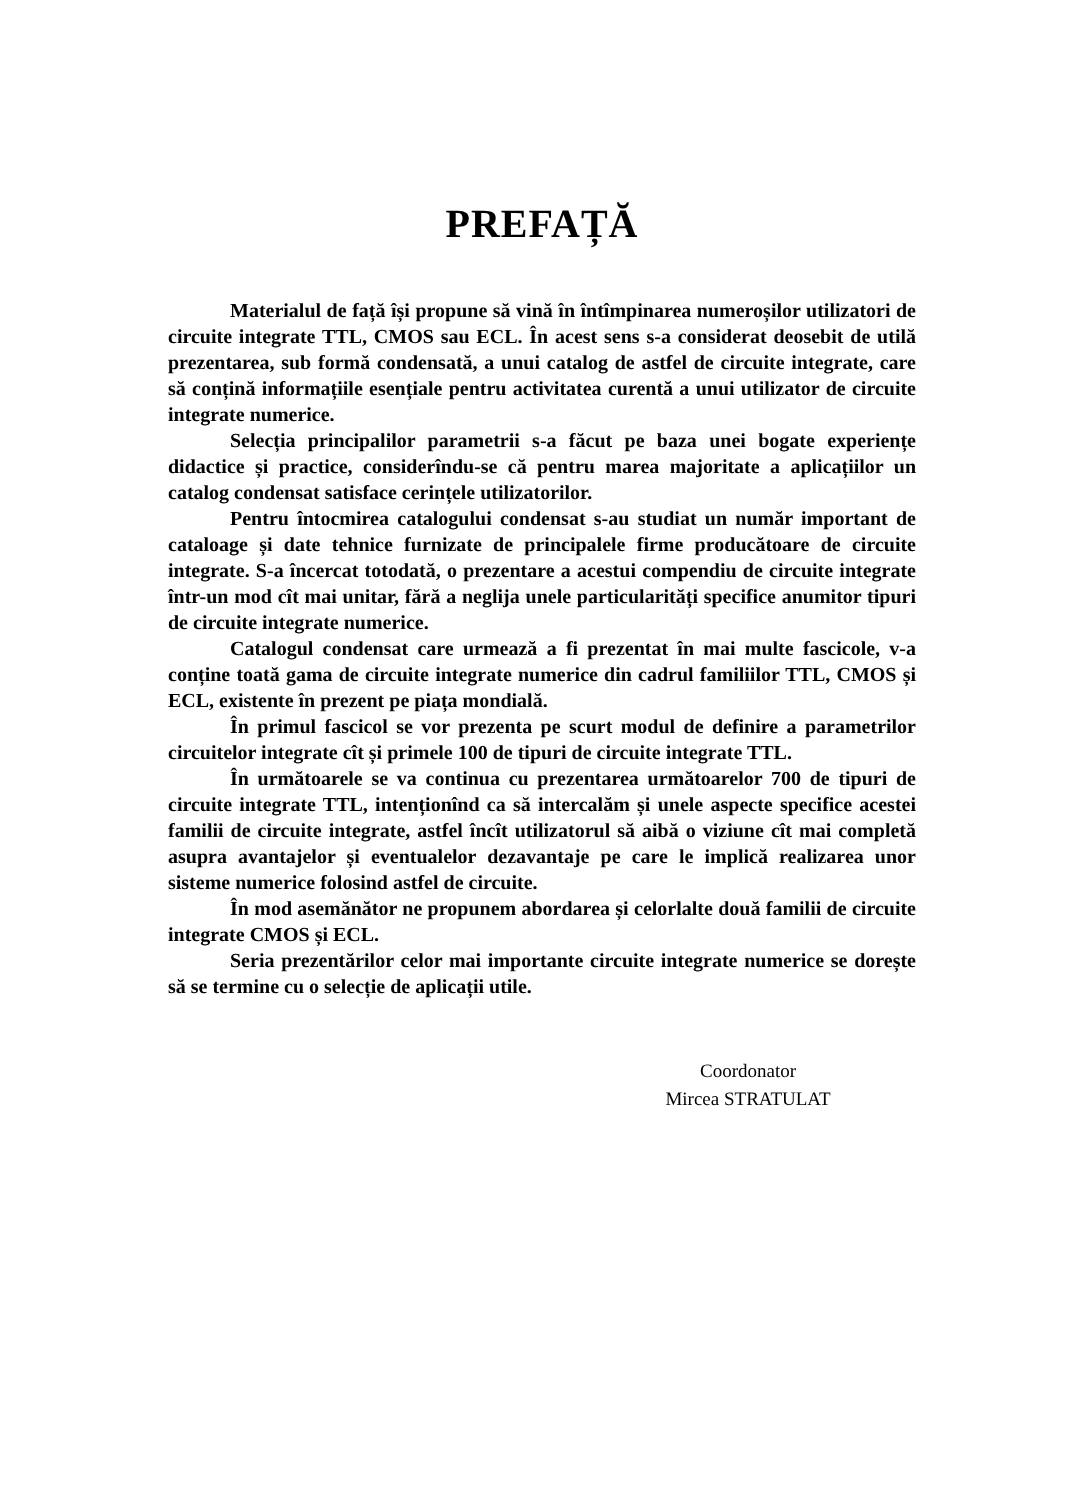PREFAȚĂ
Materialul de față își propune să vină în întîmpinarea numeroșilor utilizatori de circuite integrate TTL, CMOS sau ECL. În acest sens s-a considerat deosebit de utilă prezentarea, sub formă condensată, a unui catalog de astfel de circuite integrate, care să conțină informațiile esențiale pentru activitatea curentă a unui utilizator de circuite integrate numerice.
Selecția principalilor parametrii s-a făcut pe baza unei bogate experiențe didactice și practice, considerîndu-se că pentru marea majoritate a aplicațiilor un catalog condensat satisface cerințele utilizatorilor.
Pentru întocmirea catalogului condensat s-au studiat un număr important de cataloage și date tehnice furnizate de principalele firme producătoare de circuite integrate. S-a încercat totodată, o prezentare a acestui compendiu de circuite integrate într-un mod cît mai unitar, fără a neglija unele particularități specifice anumitor tipuri de circuite integrate numerice.
Catalogul condensat care urmează a fi prezentat în mai multe fascicole, v-a conține toată gama de circuite integrate numerice din cadrul familiilor TTL, CMOS și ECL, existente în prezent pe piața mondială.
În primul fascicol se vor prezenta pe scurt modul de definire a parametrilor circuitelor integrate cît și primele 100 de tipuri de circuite integrate TTL.
În următoarele se va continua cu prezentarea următoarelor 700 de tipuri de circuite integrate TTL, intenționînd ca să intercalăm și unele aspecte specifice acestei familii de circuite integrate, astfel încît utilizatorul să aibă o viziune cît mai completă asupra avantajelor și eventualelor dezavantaje pe care le implică realizarea unor sisteme numerice folosind astfel de circuite.
În mod asemănător ne propunem abordarea și celorlalte două familii de circuite integrate CMOS și ECL.
Seria prezentărilor celor mai importante circuite integrate numerice se dorește să se termine cu o selecție de aplicații utile.
Coordonator
Mircea STRATULAT